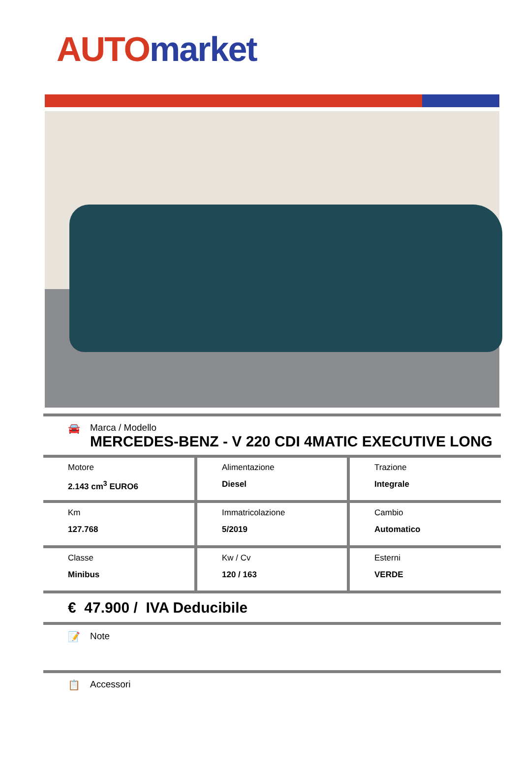AUTO market
🚘 Marca / Modello
MERCEDES-BENZ - V 220 CDI 4MATIC EXECUTIVE LONG
| Motore 2.143 cm<sup>3</sup> EURO6 | Alimentazione Diesel | Trazione Integrale |
| Km 127.768 | Immatricolazione 5/2019 | Cambio Automatico |
| Classe Minibus | Kw / Cv 120 / 163 | Esterni VERDE |
€ 47.900 / IVA Deducibile
📝 Note
📋 Accessori